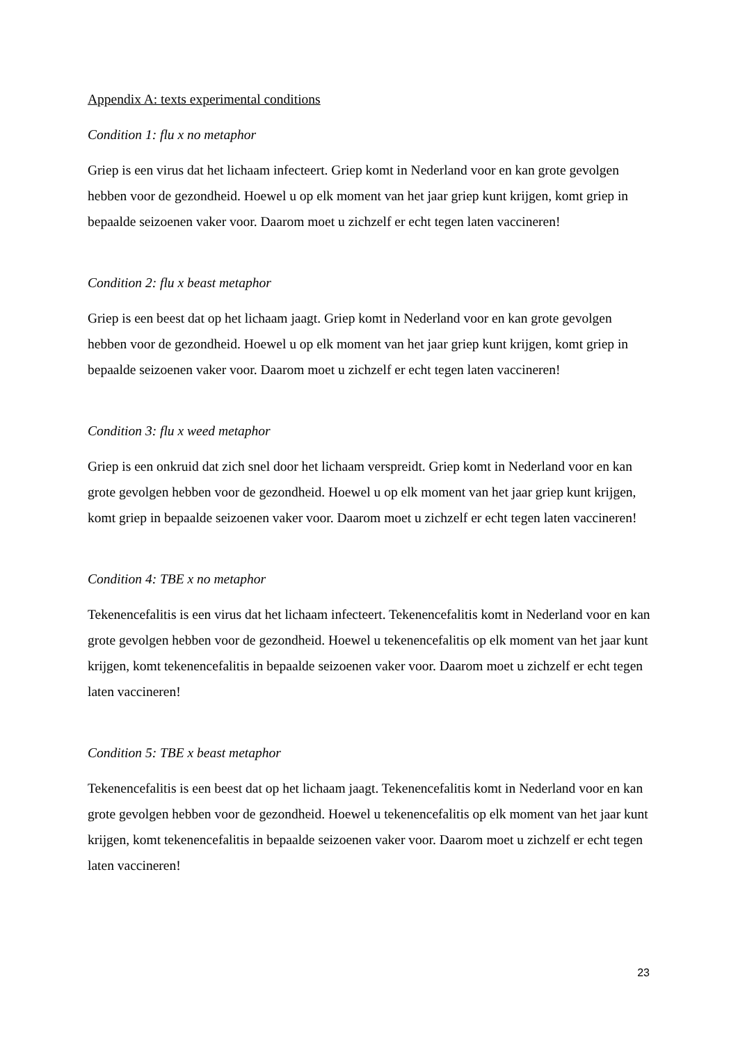Appendix A: texts experimental conditions
Condition 1: flu x no metaphor
Griep is een virus dat het lichaam infecteert. Griep komt in Nederland voor en kan grote gevolgen hebben voor de gezondheid. Hoewel u op elk moment van het jaar griep kunt krijgen, komt griep in bepaalde seizoenen vaker voor. Daarom moet u zichzelf er echt tegen laten vaccineren!
Condition 2: flu x beast metaphor
Griep is een beest dat op het lichaam jaagt. Griep komt in Nederland voor en kan grote gevolgen hebben voor de gezondheid. Hoewel u op elk moment van het jaar griep kunt krijgen, komt griep in bepaalde seizoenen vaker voor. Daarom moet u zichzelf er echt tegen laten vaccineren!
Condition 3: flu x weed metaphor
Griep is een onkruid dat zich snel door het lichaam verspreidt. Griep komt in Nederland voor en kan grote gevolgen hebben voor de gezondheid. Hoewel u op elk moment van het jaar griep kunt krijgen, komt griep in bepaalde seizoenen vaker voor. Daarom moet u zichzelf er echt tegen laten vaccineren!
Condition 4: TBE x no metaphor
Tekenencefalitis is een virus dat het lichaam infecteert. Tekenencefalitis komt in Nederland voor en kan grote gevolgen hebben voor de gezondheid. Hoewel u tekenencefalitis op elk moment van het jaar kunt krijgen, komt tekenencefalitis in bepaalde seizoenen vaker voor. Daarom moet u zichzelf er echt tegen laten vaccineren!
Condition 5: TBE x beast metaphor
Tekenencefalitis is een beest dat op het lichaam jaagt. Tekenencefalitis komt in Nederland voor en kan grote gevolgen hebben voor de gezondheid. Hoewel u tekenencefalitis op elk moment van het jaar kunt krijgen, komt tekenencefalitis in bepaalde seizoenen vaker voor. Daarom moet u zichzelf er echt tegen laten vaccineren!
23